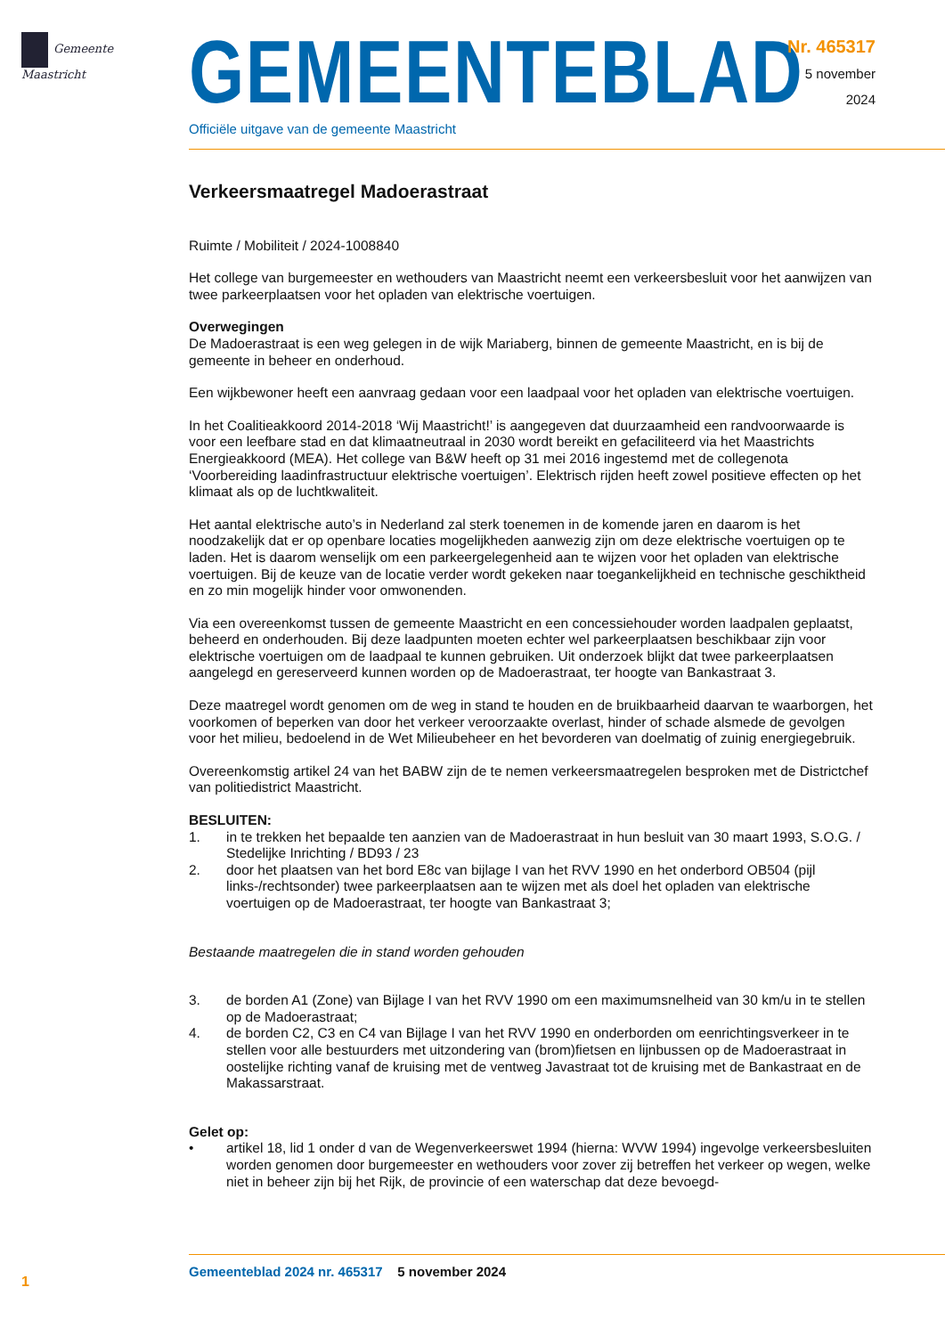Gemeente Maastricht
GEMEENTEBLAD
Officiële uitgave van de gemeente Maastricht
Nr. 465317
5 november
2024
Verkeersmaatregel Madoerastraat
Ruimte / Mobiliteit / 2024-1008840
Het college van burgemeester en wethouders van Maastricht neemt een verkeersbesluit voor het aanwijzen van twee parkeerplaatsen voor het opladen van elektrische voertuigen.
Overwegingen
De Madoerastraat is een weg gelegen in de wijk Mariaberg, binnen de gemeente Maastricht, en is bij de gemeente in beheer en onderhoud.
Een wijkbewoner heeft een aanvraag gedaan voor een laadpaal voor het opladen van elektrische voertuigen.
In het Coalitieakkoord 2014-2018 ‘Wij Maastricht!’ is aangegeven dat duurzaamheid een randvoorwaarde is voor een leefbare stad en dat klimaatneutraal in 2030 wordt bereikt en gefaciliteerd via het Maastrichts Energieakkoord (MEA). Het college van B&W heeft op 31 mei 2016 ingestemd met de collegenota ‘Voorbereiding laadinfrastructuur elektrische voertuigen’. Elektrisch rijden heeft zowel positieve effecten op het klimaat als op de luchtkwaliteit.
Het aantal elektrische auto’s in Nederland zal sterk toenemen in de komende jaren en daarom is het noodzakelijk dat er op openbare locaties mogelijkheden aanwezig zijn om deze elektrische voertuigen op te laden. Het is daarom wenselijk om een parkeergelegenheid aan te wijzen voor het opladen van elektrische voertuigen. Bij de keuze van de locatie verder wordt gekeken naar toegankelijkheid en technische geschiktheid en zo min mogelijk hinder voor omwonenden.
Via een overeenkomst tussen de gemeente Maastricht en een concessiehouder worden laadpalen geplaatst, beheerd en onderhouden. Bij deze laadpunten moeten echter wel parkeerplaatsen beschikbaar zijn voor elektrische voertuigen om de laadpaal te kunnen gebruiken. Uit onderzoek blijkt dat twee parkeerplaatsen aangelegd en gereserveerd kunnen worden op de Madoerastraat, ter hoogte van Bankastraat 3.
Deze maatregel wordt genomen om de weg in stand te houden en de bruikbaarheid daarvan te waarborgen, het voorkomen of beperken van door het verkeer veroorzaakte overlast, hinder of schade alsmede de gevolgen voor het milieu, bedoelend in de Wet Milieubeheer en het bevorderen van doelmatig of zuinig energiegebruik.
Overeenkomstig artikel 24 van het BABW zijn de te nemen verkeersmaatregelen besproken met de Districtchef van politiedistrict Maastricht.
BESLUITEN:
1. in te trekken het bepaalde ten aanzien van de Madoerastraat in hun besluit van 30 maart 1993, S.O.G. / Stedelijke Inrichting / BD93 / 23
2. door het plaatsen van het bord E8c van bijlage I van het RVV 1990 en het onderbord OB504 (pijl links-/rechtsonder) twee parkeerplaatsen aan te wijzen met als doel het opladen van elektrische voertuigen op de Madoerastraat, ter hoogte van Bankastraat 3;
Bestaande maatregelen die in stand worden gehouden
3. de borden A1 (Zone) van Bijlage I van het RVV 1990 om een maximumsnelheid van 30 km/u in te stellen op de Madoerastraat;
4. de borden C2, C3 en C4 van Bijlage I van het RVV 1990 en onderborden om eenrichtingsverkeer in te stellen voor alle bestuurders met uitzondering van (brom)fietsen en lijnbussen op de Madoerastraat in oostelijke richting vanaf de kruising met de ventweg Javastraat tot de kruising met de Bankastraat en de Makassarstraat.
Gelet op:
• artikel 18, lid 1 onder d van de Wegenverkeerswet 1994 (hierna: WVW 1994) ingevolge verkeersbesluiten worden genomen door burgemeester en wethouders voor zover zij betreffen het verkeer op wegen, welke niet in beheer zijn bij het Rijk, de provincie of een waterschap dat deze bevoegd-
1
Gemeenteblad 2024 nr. 465317 5 november 2024